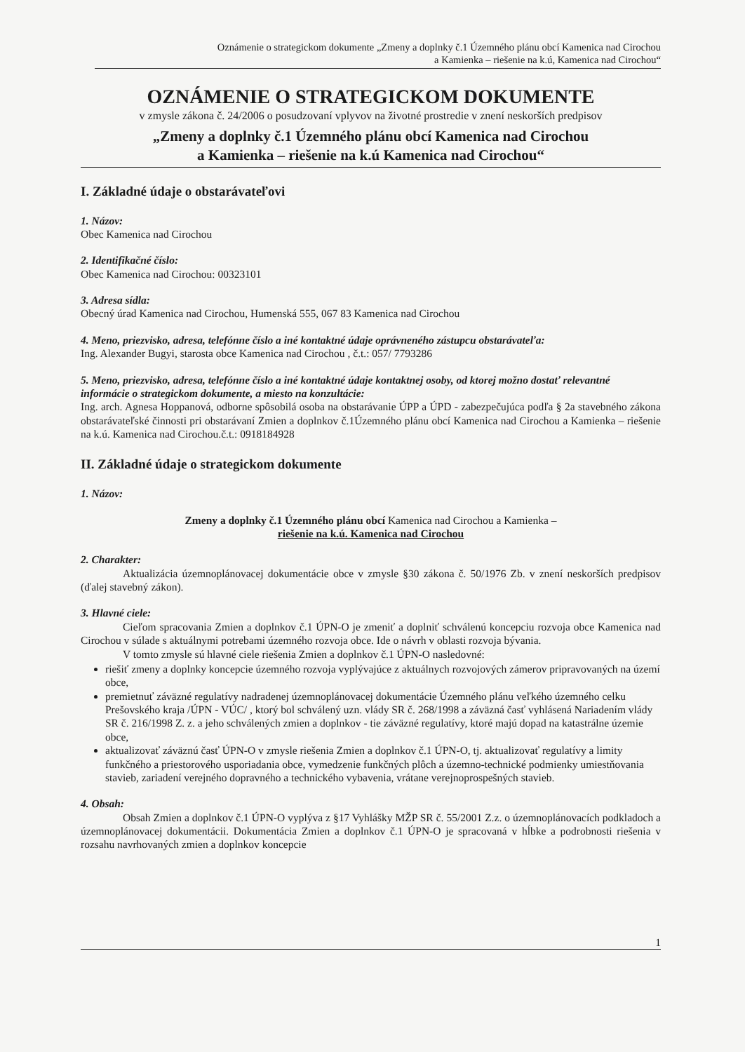Oznámenie o strategickom dokumente „Zmeny a doplnky č.1 Územného plánu obcí Kamenica nad Cirochou
a Kamienka – riešenie na k.ú, Kamenica nad Cirochou“
OZNÁMENIE O STRATEGICKOM DOKUMENTE
v zmysle zákona č. 24/2006 o posudzovaní vplyvov na životné prostredie v znení neskorších predpisov
„Zmeny a doplnky č.1 Územného plánu obcí Kamenica nad Cirochou
a Kamienka – riešenie na k.ú Kamenica nad Cirochou“
I. Základné údaje o obstarávateľovi
1. Názov:
Obec Kamenica nad Cirochou
2. Identifikačné číslo:
Obec Kamenica nad Cirochou: 00323101
3. Adresa sídla:
Obecný úrad Kamenica nad Cirochou, Humenská 555, 067 83 Kamenica nad Cirochou
4. Meno, priezvisko, adresa, telefónne číslo a iné kontaktné údaje oprávneného zástupcu obstarávateľa:
Ing. Alexander Bugyi, starosta obce Kamenica nad Cirochou , č.t.: 057/ 7793286
5. Meno, priezvisko, adresa, telefónne číslo a iné kontaktné údaje kontaktnej osoby, od ktorej možno dostať relevantné informácie o strategickom dokumente, a miesto na konzultácie:
Ing. arch. Agnesa Hoppanová, odborne spôsobilá osoba na obstarávanie ÚPP a ÚPD - zabezpečujúca podľa § 2a stavebného zákona obstarávateľské činnosti pri obstarávaní Zmien a doplnkov č.1Územného plánu obcí Kamenica nad Cirochou a Kamienka – riešenie na k.ú. Kamenica nad Cirochou.č.t.: 0918184928
II. Základné údaje o strategickom dokumente
1. Názov:
Zmeny a doplnky č.1 Územného plánu obcí Kamenica nad Cirochou a Kamienka –
riešenie na k.ú. Kamenica nad Cirochou
2. Charakter:
Aktualizácia územnoplánovacej dokumentácie obce v zmysle §30 zákona č. 50/1976 Zb. v znení neskorších predpisov (ďalej stavebný zákon).
3. Hlavné ciele:
Cieľom spracovania Zmien a doplnkov č.1 ÚPN-O je zmeniť a doplniť schválenú koncepciu rozvoja obce Kamenica nad Cirochou v súlade s aktuálnymi potrebami územného rozvoja obce. Ide o návrh v oblasti rozvoja bývania.
V tomto zmysle sú hlavné ciele riešenia Zmien a doplnkov č.1 ÚPN-O nasledovné:
riešiť zmeny a doplnky koncepcie územného rozvoja vyplývajúce z aktuálnych rozvojových zámerov pripravovaných na území obce,
premietnuť záväzné regulatívy nadradenej územnoplánovacej dokumentácie Územného plánu veľkého územného celku Prešovského kraja /ÚPN - VÚC/ , ktorý bol schválený uzn. vlády SR č. 268/1998 a záväzná časť vyhlásená Nariadením vlády SR č. 216/1998 Z. z. a jeho schválených zmien a doplnkov - tie záväzné regulatívy, ktoré majú dopad na katastrálne územie obce,
aktualizovať záväznú časť ÚPN-O v zmysle riešenia Zmien a doplnkov č.1 ÚPN-O, tj. aktualizovať regulatívy a limity funkčného a priestorového usporiadania obce, vymedzenie funkčných plôch a územno-technické podmienky umiestňovania stavieb, zariadení verejného dopravného a technického vybavenia, vrátane verejnoprospešných stavieb.
4. Obsah:
Obsah Zmien a doplnkov č.1 ÚPN-O vyplýva z §17 Vyhlášky MŽP SR č. 55/2001 Z.z. o územnoplánovacích podkladoch a územnoplánovacej dokumentácii. Dokumentácia Zmien a doplnkov č.1 ÚPN-O je spracovaná v hĺbke a podrobnosti riešenia v rozsahu navrhovaných zmien a doplnkov koncepcie
1